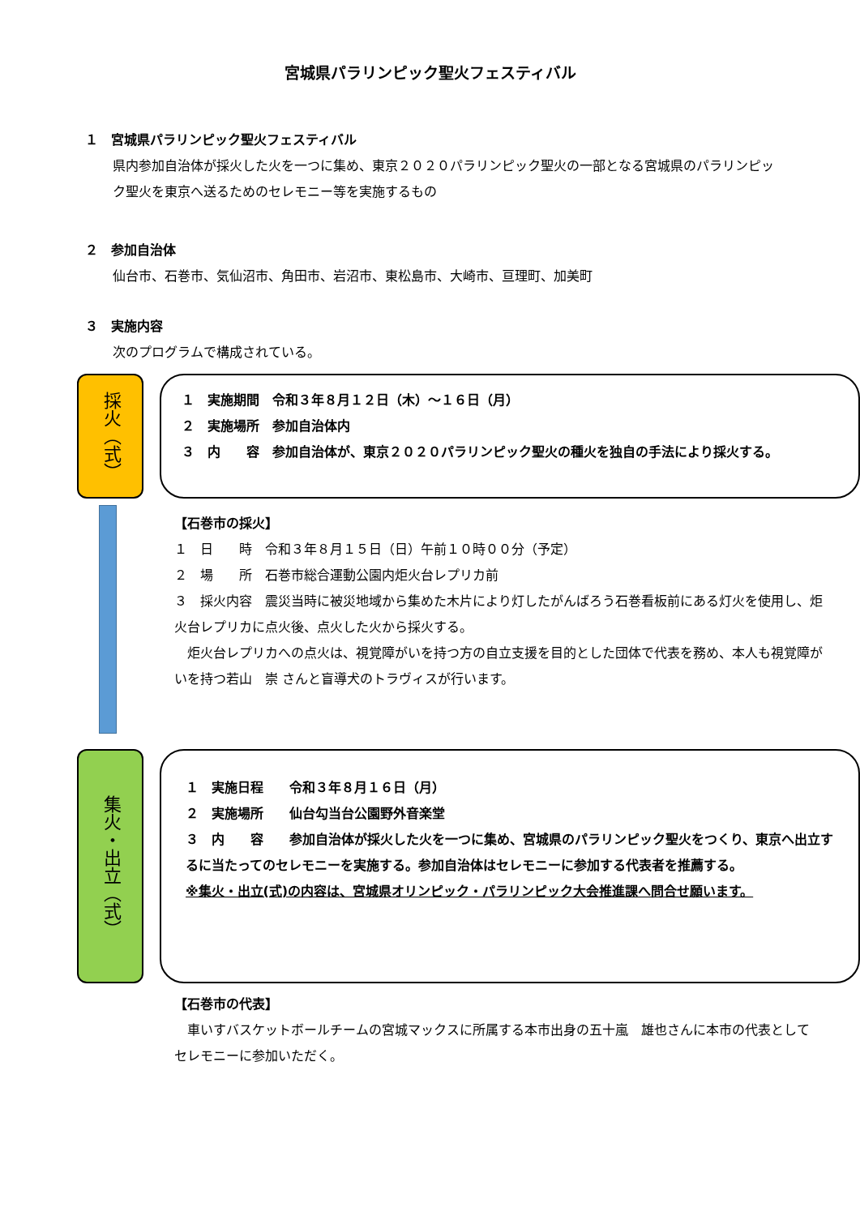宮城県パラリンピック聖火フェスティバル
１　宮城県パラリンピック聖火フェスティバル
県内参加自治体が採火した火を一つに集め、東京２０２０パラリンピック聖火の一部となる宮城県のパラリンピック聖火を東京へ送るためのセレモニー等を実施するもの
２　参加自治体
仙台市、石巻市、気仙沼市、角田市、岩沼市、東松島市、大崎市、亘理町、加美町
３　実施内容
次のプログラムで構成されている。
採火（式）
１　実施期間　令和３年８月１２日（木）～１６日（月）
２　実施場所　参加自治体内
３　内　　容　参加自治体が、東京２０２０パラリンピック聖火の種火を独自の手法により採火する。
【石巻市の採火】
１　日　　時　令和３年８月１５日（日）午前１０時００分（予定）
２　場　　所　石巻市総合運動公園内炬火台レプリカ前
３　採火内容　震災当時に被災地域から集めた木片により灯したがんばろう石巻看板前にある灯火を使用し、炬火台レプリカに点火後、点火した火から採火する。
　炬火台レプリカへの点火は、視覚障がいを持つ方の自立支援を目的とした団体で代表を務め、本人も視覚障がいを持つ若山　崇 さんと盲導犬のトラヴィスが行います。
集火・出立（式）
１　実施日程　　令和３年８月１６日（月）
２　実施場所　　仙台勾当台公園野外音楽堂
３　内　　容　　参加自治体が採火した火を一つに集め、宮城県のパラリンピック聖火をつくり、東京へ出立するに当たってのセレモニーを実施する。参加自治体はセレモニーに参加する代表者を推薦する。
※集火・出立(式)の内容は、宮城県オリンピック・パラリンピック大会推進課へ問合せ願います。
【石巻市の代表】
　車いすバスケットボールチームの宮城マックスに所属する本市出身の五十嵐　雄也さんに本市の代表としてセレモニーに参加いただく。